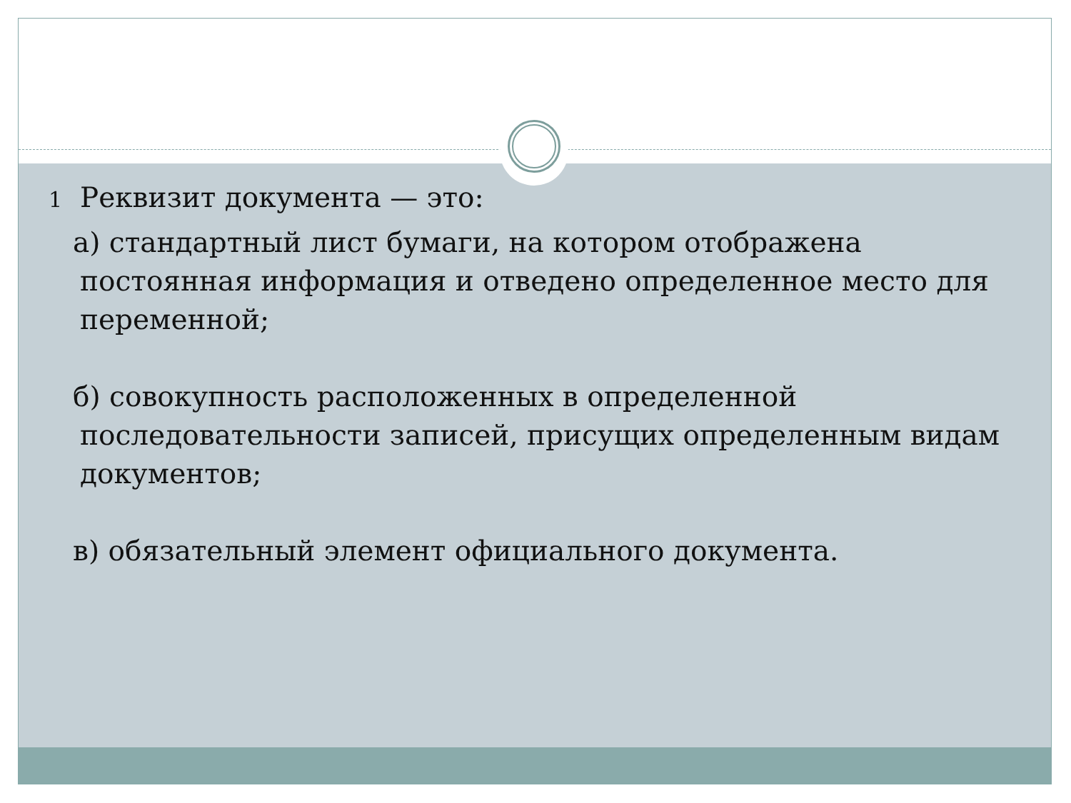1 Реквизит документа — это:
а) стандартный лист бумаги, на котором отображена постоянная информация и отведено определенное место для переменной;
б) совокупность расположенных в определенной последовательности записей, присущих определенным видам документов;
в) обязательный элемент официального документа.